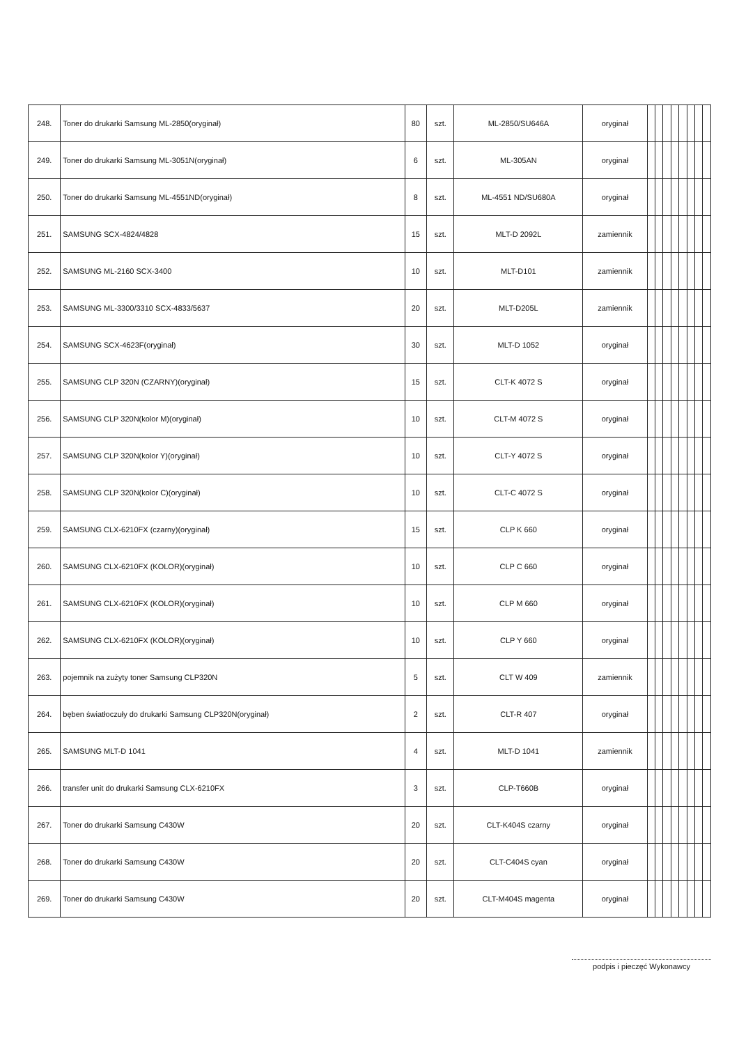| 248. | Toner do drukarki Samsung ML-2850(oryginał) | 80 | szt. | ML-2850/SU646A | oryginał | | | | | | | | |
| 249. | Toner do drukarki Samsung ML-3051N(oryginał) | 6 | szt. | ML-305AN | oryginał | | | | | | | | |
| 250. | Toner do drukarki Samsung ML-4551ND(oryginał) | 8 | szt. | ML-4551 ND/SU680A | oryginał | | | | | | | | |
| 251. | SAMSUNG SCX-4824/4828 | 15 | szt. | MLT-D 2092L | zamiennik | | | | | | | | |
| 252. | SAMSUNG ML-2160 SCX-3400 | 10 | szt. | MLT-D101 | zamiennik | | | | | | | | |
| 253. | SAMSUNG ML-3300/3310 SCX-4833/5637 | 20 | szt. | MLT-D205L | zamiennik | | | | | | | | |
| 254. | SAMSUNG SCX-4623F(oryginał) | 30 | szt. | MLT-D 1052 | oryginał | | | | | | | | |
| 255. | SAMSUNG CLP 320N (CZARNY)(oryginał) | 15 | szt. | CLT-K 4072 S | oryginał | | | | | | | | |
| 256. | SAMSUNG CLP 320N(kolor M)(oryginał) | 10 | szt. | CLT-M 4072 S | oryginał | | | | | | | | |
| 257. | SAMSUNG CLP 320N(kolor Y)(oryginał) | 10 | szt. | CLT-Y 4072 S | oryginał | | | | | | | | |
| 258. | SAMSUNG CLP 320N(kolor C)(oryginał) | 10 | szt. | CLT-C 4072 S | oryginał | | | | | | | | |
| 259. | SAMSUNG CLX-6210FX (czarny)(oryginał) | 15 | szt. | CLP K 660 | oryginał | | | | | | | | |
| 260. | SAMSUNG CLX-6210FX (KOLOR)(oryginał) | 10 | szt. | CLP C 660 | oryginał | | | | | | | | |
| 261. | SAMSUNG CLX-6210FX (KOLOR)(oryginał) | 10 | szt. | CLP M 660 | oryginał | | | | | | | | |
| 262. | SAMSUNG CLX-6210FX (KOLOR)(oryginał) | 10 | szt. | CLP Y 660 | oryginał | | | | | | | | |
| 263. | pojemnik na zużyty toner Samsung CLP320N | 5 | szt. | CLT W 409 | zamiennik | | | | | | | | |
| 264. | bęben światłoczuły do drukarki Samsung CLP320N(oryginał) | 2 | szt. | CLT-R 407 | oryginał | | | | | | | | |
| 265. | SAMSUNG MLT-D 1041 | 4 | szt. | MLT-D 1041 | zamiennik | | | | | | | | |
| 266. | transfer unit do drukarki Samsung CLX-6210FX | 3 | szt. | CLP-T660B | oryginał | | | | | | | | |
| 267. | Toner do drukarki Samsung C430W | 20 | szt. | CLT-K404S czarny | oryginał | | | | | | | | |
| 268. | Toner do drukarki Samsung C430W | 20 | szt. | CLT-C404S cyan | oryginał | | | | | | | | |
| 269. | Toner do drukarki Samsung C430W | 20 | szt. | CLT-M404S magenta | oryginał | | | | | | | | |
podpis i pieczęć Wykonawcy